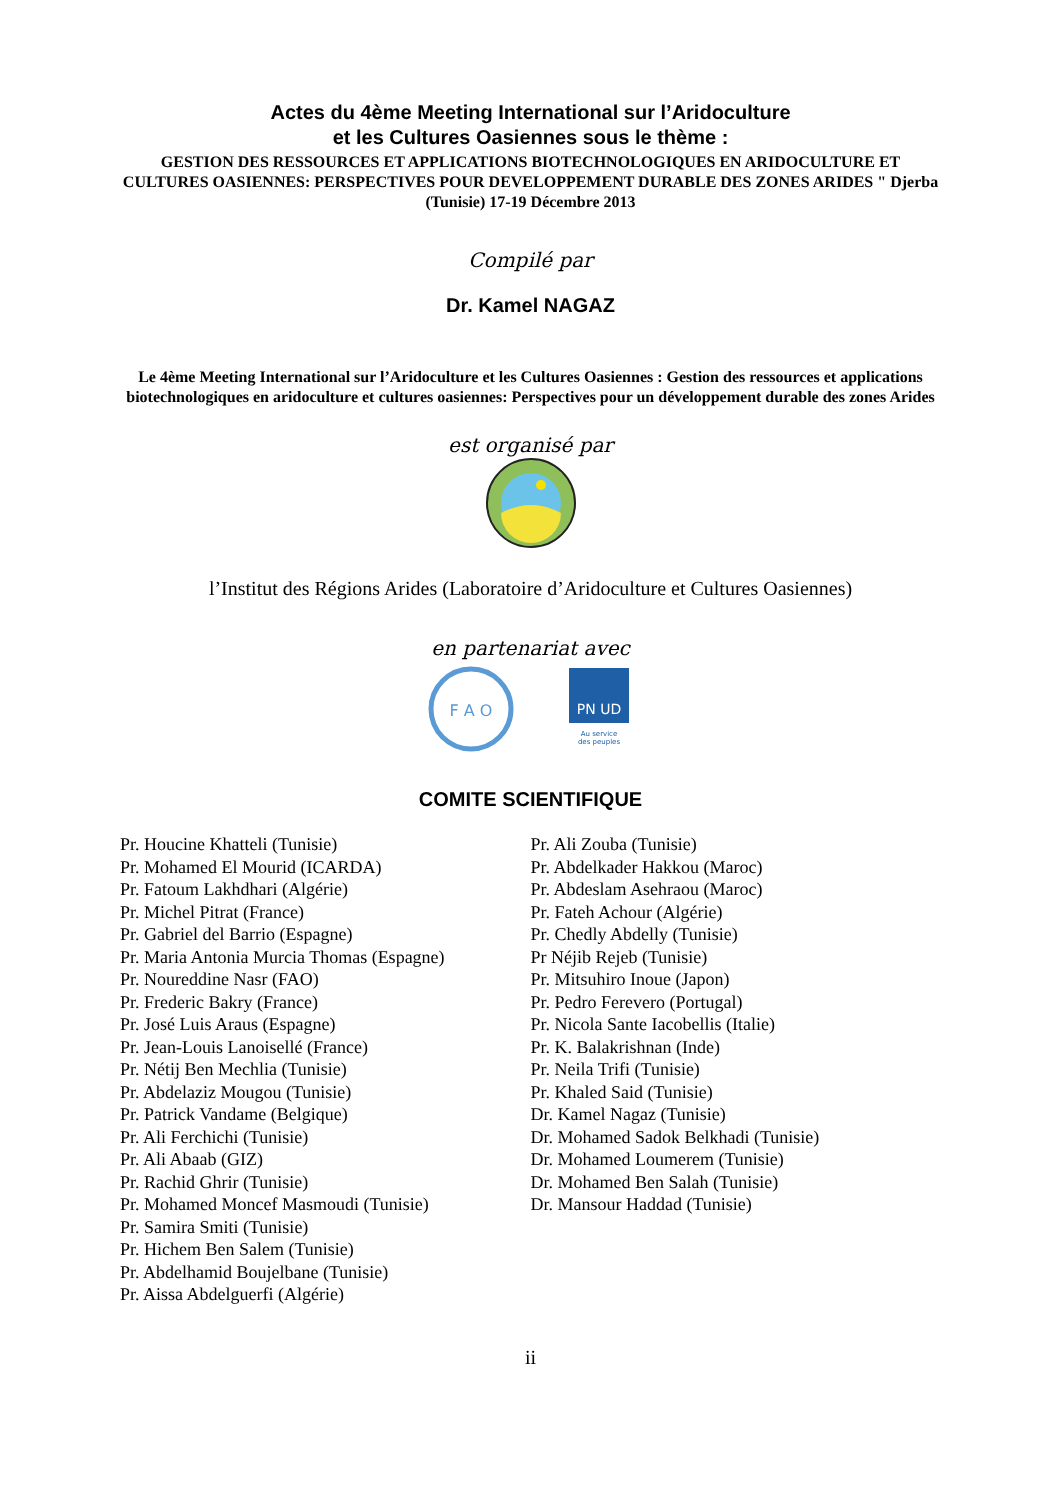Actes du 4ème Meeting International sur l’Aridoculture
et les Cultures Oasiennes sous le thème :
GESTION DES RESSOURCES ET APPLICATIONS BIOTECHNOLOGIQUES EN ARIDOCULTURE ET CULTURES OASIENNES: PERSPECTIVES POUR DEVELOPPEMENT DURABLE DES ZONES ARIDES " Djerba (Tunisie) 17-19 Décembre 2013
Compilé par
Dr. Kamel NAGAZ
Le 4ème Meeting International sur l’Aridoculture et les Cultures Oasiennes : Gestion des ressources et applications biotechnologiques en aridoculture et cultures oasiennes: Perspectives pour un développement durable des zones Arides
est organisé par
l’Institut des Régions Arides (Laboratoire d’Aridoculture et Cultures Oasiennes)
en partenariat avec
F A O
PN UD
Au service
des peuples
COMITE SCIENTIFIQUE
Pr. Houcine Khatteli (Tunisie)
Pr. Mohamed El Mourid (ICARDA)
Pr. Fatoum Lakhdhari (Algérie)
Pr. Michel Pitrat (France)
Pr. Gabriel del Barrio (Espagne)
Pr. Maria Antonia Murcia Thomas (Espagne)
Pr. Noureddine Nasr (FAO)
Pr. Frederic Bakry (France)
Pr. José Luis Araus (Espagne)
Pr. Jean-Louis Lanoisellé (France)
Pr. Nétij Ben Mechlia (Tunisie)
Pr. Abdelaziz Mougou (Tunisie)
Pr. Patrick Vandame (Belgique)
Pr. Ali Ferchichi (Tunisie)
Pr. Ali Abaab (GIZ)
Pr. Rachid Ghrir (Tunisie)
Pr. Mohamed Moncef Masmoudi (Tunisie)
Pr. Samira Smiti (Tunisie)
Pr. Hichem Ben Salem (Tunisie)
Pr. Abdelhamid Boujelbane (Tunisie)
Pr. Aissa Abdelguerfi (Algérie)
Pr. Ali Zouba (Tunisie)
Pr. Abdelkader Hakkou (Maroc)
Pr. Abdeslam Asehraou (Maroc)
Pr. Fateh Achour (Algérie)
Pr. Chedly Abdelly (Tunisie)
Pr Néjib Rejeb (Tunisie)
Pr. Mitsuhiro Inoue (Japon)
Pr. Pedro Ferevero (Portugal)
Pr. Nicola Sante Iacobellis (Italie)
Pr. K. Balakrishnan (Inde)
Pr. Neila Trifi (Tunisie)
Pr. Khaled Said (Tunisie)
Dr. Kamel Nagaz (Tunisie)
Dr. Mohamed Sadok Belkhadi (Tunisie)
Dr. Mohamed Loumerem (Tunisie)
Dr. Mohamed Ben Salah (Tunisie)
Dr. Mansour Haddad (Tunisie)
ii